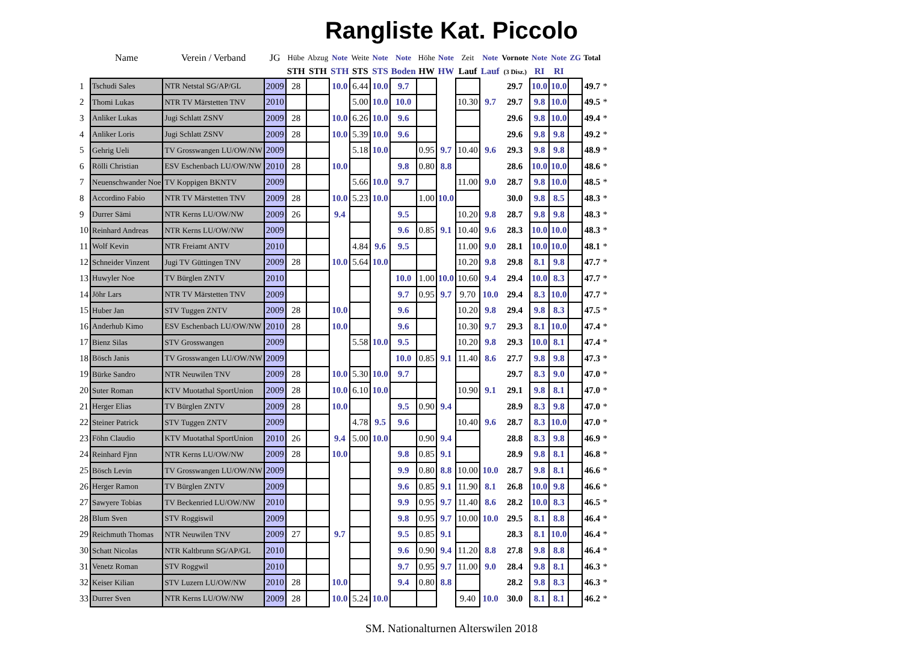Rangliste Kat. Piccolo
| | Name | Verein / Verband | JG | Hübe | Abzug | Note | Weite | Note | Note | Höhe | Note | Zeit | Note | Vornote | Note | Note | ZG | Total | |
| --- | --- | --- | --- | --- | --- | --- | --- | --- | --- | --- | --- | --- | --- | --- | --- | --- | --- | --- | --- |
| | | | | STH | STH | STH | STS | STS | Boden | HW | HW | Lauf | Lauf | (3 Disz.) | RI | RI | | | |
| 1 | Tschudi Sales | NTR Netstal SG/AP/GL | 2009 | 28 | | 10.0 | 6.44 | 10.0 | 9.7 | | | | | 29.7 | 10.0 | 10.0 | | 49.7 | * |
| 2 | Thomi Lukas | NTR TV Märstetten TNV | 2010 | | | | 5.00 | 10.0 | 10.0 | | | 10.30 | 9.7 | 29.7 | 9.8 | 10.0 | | 49.5 | * |
| 3 | Anliker Lukas | Jugi Schlatt ZSNV | 2009 | 28 | | 10.0 | 6.26 | 10.0 | 9.6 | | | | | 29.6 | 9.8 | 10.0 | | 49.4 | * |
| 4 | Anliker Loris | Jugi Schlatt ZSNV | 2009 | 28 | | 10.0 | 5.39 | 10.0 | 9.6 | | | | | 29.6 | 9.8 | 9.8 | | 49.2 | * |
| 5 | Gehrig Ueli | TV Grosswangen LU/OW/NW | 2009 | | | | 5.18 | 10.0 | | 0.95 | 9.7 | 10.40 | 9.6 | 29.3 | 9.8 | 9.8 | | 48.9 | * |
| 6 | Rölli Christian | ESV Eschenbach LU/OW/NW | 2010 | 28 | | 10.0 | | | 9.8 | 0.80 | 8.8 | | | 28.6 | 10.0 | 10.0 | | 48.6 | * |
| 7 | Neuenschwander Noe | TV Koppigen BKNTV | 2009 | | | | 5.66 | 10.0 | 9.7 | | | 11.00 | 9.0 | 28.7 | 9.8 | 10.0 | | 48.5 | * |
| 8 | Accordino Fabio | NTR TV Märstetten TNV | 2009 | 28 | | 10.0 | 5.23 | 10.0 | | 1.00 | 10.0 | | | 30.0 | 9.8 | 8.5 | | 48.3 | * |
| 9 | Durrer Sämi | NTR Kerns LU/OW/NW | 2009 | 26 | | 9.4 | | | 9.5 | | | 10.20 | 9.8 | 28.7 | 9.8 | 9.8 | | 48.3 | * |
| 10 | Reinhard Andreas | NTR Kerns LU/OW/NW | 2009 | | | | | | 9.6 | 0.85 | 9.1 | 10.40 | 9.6 | 28.3 | 10.0 | 10.0 | | 48.3 | * |
| 11 | Wolf Kevin | NTR Freiamt ANTV | 2010 | | | | 4.84 | 9.6 | 9.5 | | | 11.00 | 9.0 | 28.1 | 10.0 | 10.0 | | 48.1 | * |
| 12 | Schneider Vinzent | Jugi TV Güttingen TNV | 2009 | 28 | | 10.0 | 5.64 | 10.0 | | | | 10.20 | 9.8 | 29.8 | 8.1 | 9.8 | | 47.7 | * |
| 13 | Huwyler Noe | TV Bürglen ZNTV | 2010 | | | | | | 10.0 | 1.00 | 10.0 | 10.60 | 9.4 | 29.4 | 10.0 | 8.3 | | 47.7 | * |
| 14 | Jöhr Lars | NTR TV Märstetten TNV | 2009 | | | | | | 9.7 | 0.95 | 9.7 | 9.70 | 10.0 | 29.4 | 8.3 | 10.0 | | 47.7 | * |
| 15 | Huber Jan | STV Tuggen ZNTV | 2009 | 28 | | 10.0 | | | 9.6 | | | 10.20 | 9.8 | 29.4 | 9.8 | 8.3 | | 47.5 | * |
| 16 | Anderhub Kimo | ESV Eschenbach LU/OW/NW | 2010 | 28 | | 10.0 | | | 9.6 | | | 10.30 | 9.7 | 29.3 | 8.1 | 10.0 | | 47.4 | * |
| 17 | Bienz Silas | STV Grosswangen | 2009 | | | | 5.58 | 10.0 | 9.5 | | | 10.20 | 9.8 | 29.3 | 10.0 | 8.1 | | 47.4 | * |
| 18 | Bösch Janis | TV Grosswangen LU/OW/NW | 2009 | | | | | | 10.0 | 0.85 | 9.1 | 11.40 | 8.6 | 27.7 | 9.8 | 9.8 | | 47.3 | * |
| 19 | Bürke Sandro | NTR Neuwilen TNV | 2009 | 28 | | 10.0 | 5.30 | 10.0 | 9.7 | | | | | 29.7 | 8.3 | 9.0 | | 47.0 | * |
| 20 | Suter Roman | KTV Muotathal SportUnion | 2009 | 28 | | 10.0 | 6.10 | 10.0 | | | | 10.90 | 9.1 | 29.1 | 9.8 | 8.1 | | 47.0 | * |
| 21 | Herger Elias | TV Bürglen ZNTV | 2009 | 28 | | 10.0 | | | 9.5 | 0.90 | 9.4 | | | 28.9 | 8.3 | 9.8 | | 47.0 | * |
| 22 | Steiner Patrick | STV Tuggen ZNTV | 2009 | | | | 4.78 | 9.5 | 9.6 | | | 10.40 | 9.6 | 28.7 | 8.3 | 10.0 | | 47.0 | * |
| 23 | Föhn Claudio | KTV Muotathal SportUnion | 2010 | 26 | | 9.4 | 5.00 | 10.0 | | 0.90 | 9.4 | | | 28.8 | 8.3 | 9.8 | | 46.9 | * |
| 24 | Reinhard Fjnn | NTR Kerns LU/OW/NW | 2009 | 28 | | 10.0 | | | 9.8 | 0.85 | 9.1 | | | 28.9 | 9.8 | 8.1 | | 46.8 | * |
| 25 | Bösch Levin | TV Grosswangen LU/OW/NW | 2009 | | | | | | 9.9 | 0.80 | 8.8 | 10.00 | 10.0 | 28.7 | 9.8 | 8.1 | | 46.6 | * |
| 26 | Herger Ramon | TV Bürglen ZNTV | 2009 | | | | | | 9.6 | 0.85 | 9.1 | 11.90 | 8.1 | 26.8 | 10.0 | 9.8 | | 46.6 | * |
| 27 | Sawyere Tobias | TV Beckenried LU/OW/NW | 2010 | | | | | | 9.9 | 0.95 | 9.7 | 11.40 | 8.6 | 28.2 | 10.0 | 8.3 | | 46.5 | * |
| 28 | Blum Sven | STV Roggiswil | 2009 | | | | | | 9.8 | 0.95 | 9.7 | 10.00 | 10.0 | 29.5 | 8.1 | 8.8 | | 46.4 | * |
| 29 | Reichmuth Thomas | NTR Neuwilen TNV | 2009 | 27 | | 9.7 | | | 9.5 | 0.85 | 9.1 | | | 28.3 | 8.1 | 10.0 | | 46.4 | * |
| 30 | Schatt Nicolas | NTR Kaltbrunn SG/AP/GL | 2010 | | | | | | 9.6 | 0.90 | 9.4 | 11.20 | 8.8 | 27.8 | 9.8 | 8.8 | | 46.4 | * |
| 31 | Venetz Roman | STV Roggwil | 2010 | | | | | | 9.7 | 0.95 | 9.7 | 11.00 | 9.0 | 28.4 | 9.8 | 8.1 | | 46.3 | * |
| 32 | Keiser Kilian | STV Luzern LU/OW/NW | 2010 | 28 | | 10.0 | | | 9.4 | 0.80 | 8.8 | | | 28.2 | 9.8 | 8.3 | | 46.3 | * |
| 33 | Durrer Sven | NTR Kerns LU/OW/NW | 2009 | 28 | | 10.0 | 5.24 | 10.0 | | | | 9.40 | 10.0 | 30.0 | 8.1 | 8.1 | | 46.2 | * |
SM. Nationalturnen Alterswilen 2018